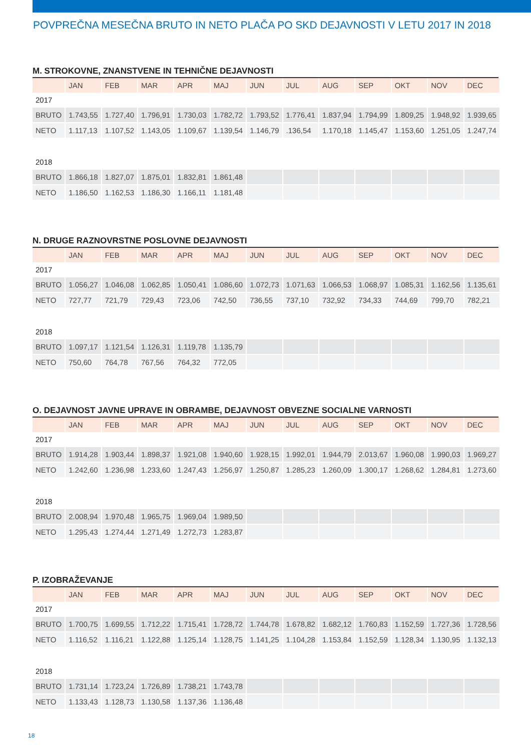POVPREČNA MESEČNA BRUTO IN NETO PLAČA PO SKD DEJAVNOSTI V LETU 2017 IN 2018
M. STROKOVNE, ZNANSTVENE IN TEHNIČNE DEJAVNOSTI
| | JAN | FEB | MAR | APR | MAJ | JUN | JUL | AUG | SEP | OKT | NOV | DEC |
| --- | --- | --- | --- | --- | --- | --- | --- | --- | --- | --- | --- | --- |
| 2017 | | | | | | | | | | | | |
| BRUTO | 1.743,55 | 1.727,40 | 1.796,91 | 1.730,03 | 1.782,72 | 1.793,52 | 1.776,41 | 1.837,94 | 1.794,99 | 1.809,25 | 1.948,92 | 1.939,65 |
| NETO | 1.117,13 | 1.107,52 | 1.143,05 | 1.109,67 | 1.139,54 | 1.146,79 | .136,54 | 1.170,18 | 1.145,47 | 1.153,60 | 1.251,05 | 1.247,74 |
| 2018 | | | | | | | | | | | | |
| BRUTO | 1.866,18 | 1.827,07 | 1.875,01 | 1.832,81 | 1.861,48 | | | | | | | |
| NETO | 1.186,50 | 1.162,53 | 1.186,30 | 1.166,11 | 1.181,48 | | | | | | | |
N. DRUGE RAZNOVRSTNE POSLOVNE DEJAVNOSTI
| | JAN | FEB | MAR | APR | MAJ | JUN | JUL | AUG | SEP | OKT | NOV | DEC |
| --- | --- | --- | --- | --- | --- | --- | --- | --- | --- | --- | --- | --- |
| 2017 | | | | | | | | | | | | |
| BRUTO | 1.056,27 | 1.046,08 | 1.062,85 | 1.050,41 | 1.086,60 | 1.072,73 | 1.071,63 | 1.066,53 | 1.068,97 | 1.085,31 | 1.162,56 | 1.135,61 |
| NETO | 727,77 | 721,79 | 729,43 | 723,06 | 742,50 | 736,55 | 737,10 | 732,92 | 734,33 | 744,69 | 799,70 | 782,21 |
| 2018 | | | | | | | | | | | | |
| BRUTO | 1.097,17 | 1.121,54 | 1.126,31 | 1.119,78 | 1.135,79 | | | | | | | |
| NETO | 750,60 | 764,78 | 767,56 | 764,32 | 772,05 | | | | | | | |
O. DEJAVNOST JAVNE UPRAVE IN OBRAMBE, DEJAVNOST OBVEZNE SOCIALNE VARNOSTI
| | JAN | FEB | MAR | APR | MAJ | JUN | JUL | AUG | SEP | OKT | NOV | DEC |
| --- | --- | --- | --- | --- | --- | --- | --- | --- | --- | --- | --- | --- |
| 2017 | | | | | | | | | | | | |
| BRUTO | 1.914,28 | 1.903,44 | 1.898,37 | 1.921,08 | 1.940,60 | 1.928,15 | 1.992,01 | 1.944,79 | 2.013,67 | 1.960,08 | 1.990,03 | 1.969,27 |
| NETO | 1.242,60 | 1.236,98 | 1.233,60 | 1.247,43 | 1.256,97 | 1.250,87 | 1.285,23 | 1.260,09 | 1.300,17 | 1.268,62 | 1.284,81 | 1.273,60 |
| 2018 | | | | | | | | | | | | |
| BRUTO | 2.008,94 | 1.970,48 | 1.965,75 | 1.969,04 | 1.989,50 | | | | | | | |
| NETO | 1.295,43 | 1.274,44 | 1.271,49 | 1.272,73 | 1.283,87 | | | | | | | |
P. IZOBRAŽEVANJE
| | JAN | FEB | MAR | APR | MAJ | JUN | JUL | AUG | SEP | OKT | NOV | DEC |
| --- | --- | --- | --- | --- | --- | --- | --- | --- | --- | --- | --- | --- |
| 2017 | | | | | | | | | | | | |
| BRUTO | 1.700,75 | 1.699,55 | 1.712,22 | 1.715,41 | 1.728,72 | 1.744,78 | 1.678,82 | 1.682,12 | 1.760,83 | 1.152,59 | 1.727,36 | 1.728,56 |
| NETO | 1.116,52 | 1.116,21 | 1.122,88 | 1.125,14 | 1.128,75 | 1.141,25 | 1.104,28 | 1.153,84 | 1.152,59 | 1.128,34 | 1.130,95 | 1.132,13 |
| 2018 | | | | | | | | | | | | |
| BRUTO | 1.731,14 | 1.723,24 | 1.726,89 | 1.738,21 | 1.743,78 | | | | | | | |
| NETO | 1.133,43 | 1.128,73 | 1.130,58 | 1.137,36 | 1.136,48 | | | | | | | |
18